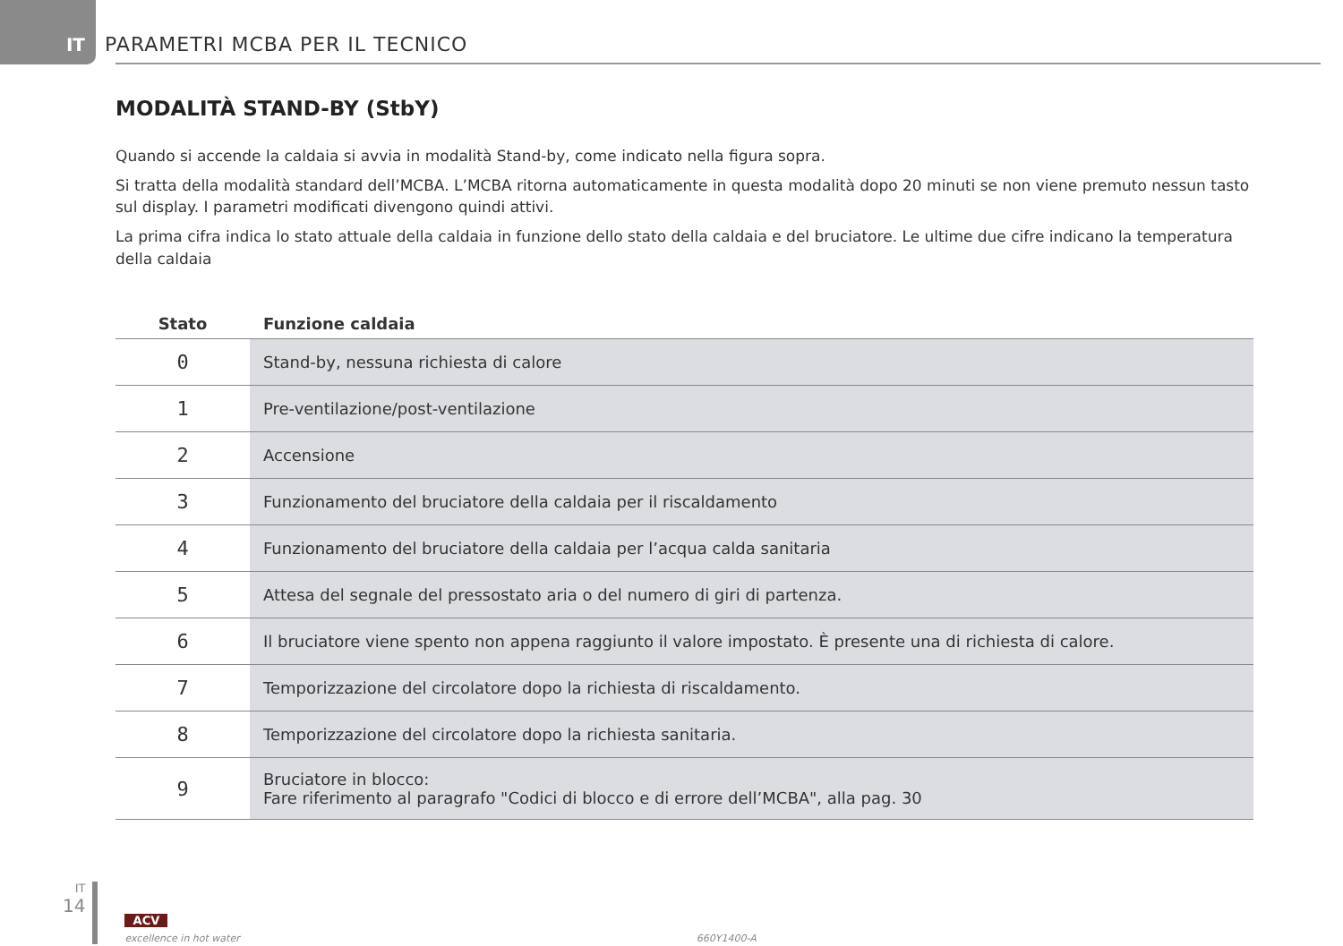IT
PARAMETRI MCBA PER IL TECNICO
MODALITÀ STAND-BY (StbY)
Quando si accende la caldaia si avvia in modalità Stand-by, come indicato nella figura sopra.
Si tratta della modalità standard dell’MCBA. L’MCBA ritorna automaticamente in questa modalità dopo 20 minuti se non viene premuto nessun tasto sul display. I parametri modificati divengono quindi attivi.
La prima cifra indica lo stato attuale della caldaia in funzione dello stato della caldaia e del bruciatore. Le ultime due cifre indicano la temperatura della caldaia
| Stato | Funzione caldaia |
| --- | --- |
| 0 | Stand-by, nessuna richiesta di calore |
| 1 | Pre-ventilazione/post-ventilazione |
| 2 | Accensione |
| 3 | Funzionamento del bruciatore della caldaia per il riscaldamento |
| 4 | Funzionamento del bruciatore della caldaia per l’acqua calda sanitaria |
| 5 | Attesa del segnale del pressostato aria o del numero di giri di partenza. |
| 6 | Il bruciatore viene spento non appena raggiunto il valore impostato. È presente una di richiesta di calore. |
| 7 | Temporizzazione del circolatore dopo la richiesta di riscaldamento. |
| 8 | Temporizzazione del circolatore dopo la richiesta sanitaria. |
| 9 | Bruciatore in blocco: Fare riferimento al paragrafo "Codici di blocco e di errore dell’MCBA", alla pag. 30 |
IT
14
ACV
excellence in hot water
660Y1400-A